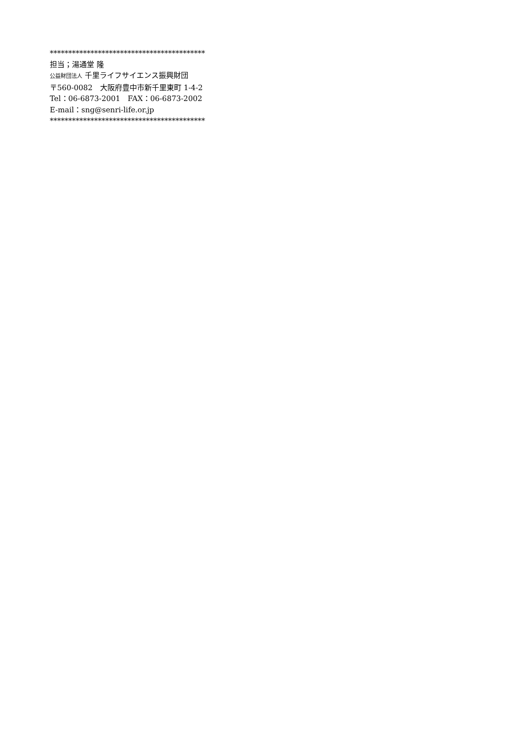******************************************
担当；湯通堂 隆
公益財団法人 千里ライフサイエンス振興財団
〒560-0082　大阪府豊中市新千里東町 1-4-2
Tel：06-6873-2001　FAX：06-6873-2002
E-mail：sng@senri-life.or.jp
******************************************